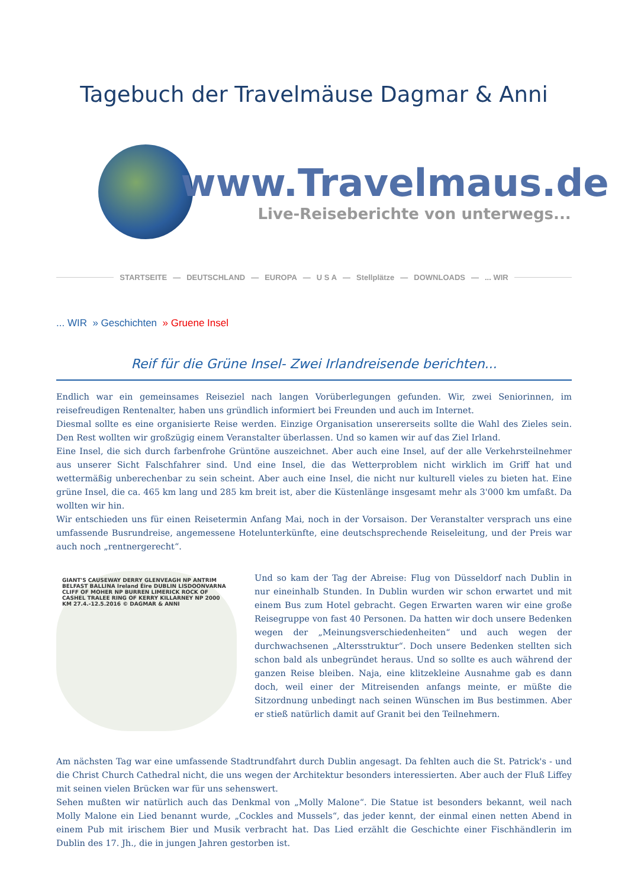Tagebuch der Travelmäuse Dagmar & Anni
www.Travelmaus.de
Live-Reiseberichte von unterwegs...
STARTSEITE — DEUTSCHLAND — EUROPA — U S A — Stellplätze — DOWNLOADS —... WIR
... WIR » Geschichten » Gruene Insel
Reif für die Grüne Insel- Zwei Irlandreisende berichten...
Endlich war ein gemeinsames Reiseziel nach langen Vorüberlegungen gefunden. Wir, zwei Seniorinnen, im reisefreudigen Rentenalter, haben uns gründlich informiert bei Freunden und auch im Internet.
Diesmal sollte es eine organisierte Reise werden. Einzige Organisation unsererseits sollte die Wahl des Zieles sein. Den Rest wollten wir großzügig einem Veranstalter überlassen. Und so kamen wir auf das Ziel Irland.
Eine Insel, die sich durch farbenfrohe Grüntöne auszeichnet. Aber auch eine Insel, auf der alle Verkehrsteilnehmer aus unserer Sicht Falschfahrer sind. Und eine Insel, die das Wetterproblem nicht wirklich im Griff hat und wettermäßig unberechenbar zu sein scheint. Aber auch eine Insel, die nicht nur kulturell vieles zu bieten hat. Eine grüne Insel, die ca. 465 km lang und 285 km breit ist, aber die Küstenlänge insgesamt mehr als 3'000 km umfaßt. Da wollten wir hin.
Wir entschieden uns für einen Reisetermin Anfang Mai, noch in der Vorsaison. Der Veranstalter versprach uns eine umfassende Busrundreise, angemessene Hotelunterkünfte, eine deutschsprechende Reiseleitung, und der Preis war auch noch „rentnergerecht“.
GIANT'S CAUSEWAY DERRY GLENVEAGH NP ANTRIM BELFAST BALLINA Ireland Éire DUBLIN LISDOONVARNA CLIFF OF MOHER NP BURREN LIMERICK ROCK OF CASHEL TRALEE RING OF KERRY KILLARNEY NP 2000 KM 27.4.-12.5.2016 © DAGMAR & ANNI
Und so kam der Tag der Abreise: Flug von Düsseldorf nach Dublin in nur eineinhalb Stunden. In Dublin wurden wir schon erwartet und mit einem Bus zum Hotel gebracht. Gegen Erwarten waren wir eine große Reisegruppe von fast 40 Personen. Da hatten wir doch unsere Bedenken wegen der „Meinungsverschiedenheiten“ und auch wegen der durchwachsenen „Altersstruktur“. Doch unsere Bedenken stellten sich schon bald als unbegründet heraus. Und so sollte es auch während der ganzen Reise bleiben. Naja, eine klitzekleine Ausnahme gab es dann doch, weil einer der Mitreisenden anfangs meinte, er müßte die Sitzordnung unbedingt nach seinen Wünschen im Bus bestimmen. Aber er stieß natürlich damit auf Granit bei den Teilnehmern.
Am nächsten Tag war eine umfassende Stadtrundfahrt durch Dublin angesagt. Da fehlten auch die St. Patrick's - und die Christ Church Cathedral nicht, die uns wegen der Architektur besonders interessierten. Aber auch der Fluß Liffey mit seinen vielen Brücken war für uns sehenswert.
Sehen mußten wir natürlich auch das Denkmal von „Molly Malone“. Die Statue ist besonders bekannt, weil nach Molly Malone ein Lied benannt wurde, „Cockles and Mussels“, das jeder kennt, der einmal einen netten Abend in einem Pub mit irischem Bier und Musik verbracht hat. Das Lied erzählt die Geschichte einer Fischhändlerin im Dublin des 17. Jh., die in jungen Jahren gestorben ist.